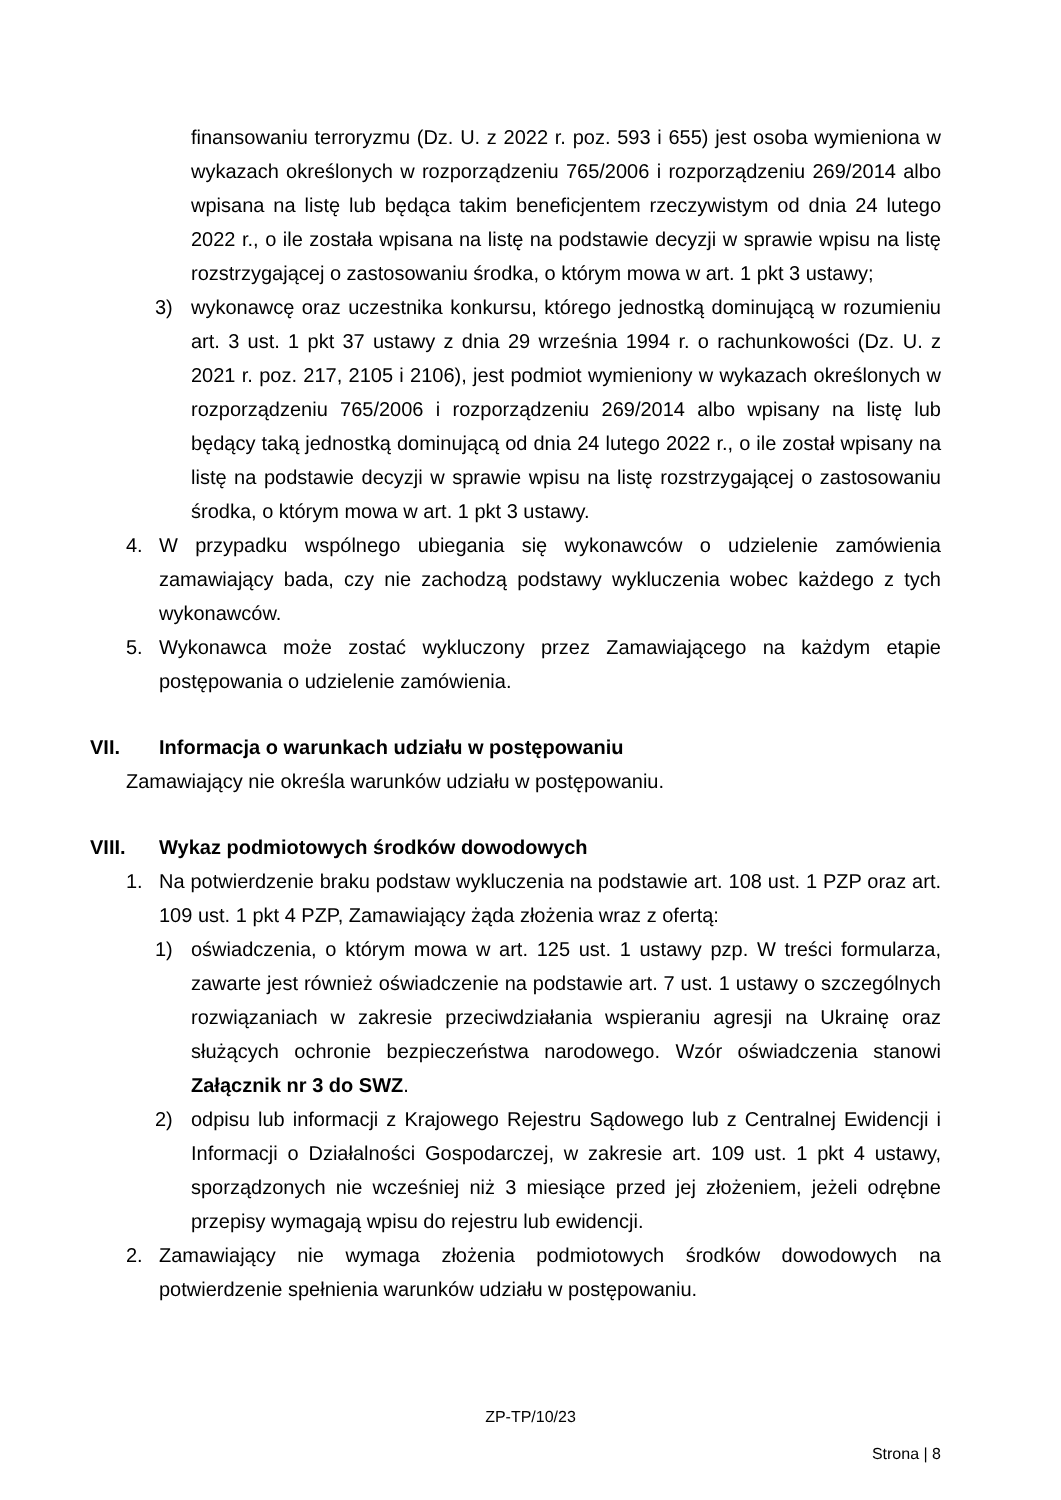finansowaniu terroryzmu (Dz. U. z 2022 r. poz. 593 i 655) jest osoba wymieniona w wykazach określonych w rozporządzeniu 765/2006 i rozporządzeniu 269/2014 albo wpisana na listę lub będąca takim beneficjentem rzeczywistym od dnia 24 lutego 2022 r., o ile została wpisana na listę na podstawie decyzji w sprawie wpisu na listę rozstrzygającej o zastosowaniu środka, o którym mowa w art. 1 pkt 3 ustawy;
3) wykonawcę oraz uczestnika konkursu, którego jednostką dominującą w rozumieniu art. 3 ust. 1 pkt 37 ustawy z dnia 29 września 1994 r. o rachunkowości (Dz. U. z 2021 r. poz. 217, 2105 i 2106), jest podmiot wymieniony w wykazach określonych w rozporządzeniu 765/2006 i rozporządzeniu 269/2014 albo wpisany na listę lub będący taką jednostką dominującą od dnia 24 lutego 2022 r., o ile został wpisany na listę na podstawie decyzji w sprawie wpisu na listę rozstrzygającej o zastosowaniu środka, o którym mowa w art. 1 pkt 3 ustawy.
4. W przypadku wspólnego ubiegania się wykonawców o udzielenie zamówienia zamawiający bada, czy nie zachodzą podstawy wykluczenia wobec każdego z tych wykonawców.
5. Wykonawca może zostać wykluczony przez Zamawiającego na każdym etapie postępowania o udzielenie zamówienia.
VII. Informacja o warunkach udziału w postępowaniu
Zamawiający nie określa warunków udziału w postępowaniu.
VIII. Wykaz podmiotowych środków dowodowych
1. Na potwierdzenie braku podstaw wykluczenia na podstawie art. 108 ust. 1 PZP oraz art. 109 ust. 1 pkt 4 PZP, Zamawiający żąda złożenia wraz z ofertą:
1) oświadczenia, o którym mowa w art. 125 ust. 1 ustawy pzp. W treści formularza, zawarte jest również oświadczenie na podstawie art. 7 ust. 1 ustawy o szczególnych rozwiązaniach w zakresie przeciwdziałania wspieraniu agresji na Ukrainę oraz służących ochronie bezpieczeństwa narodowego. Wzór oświadczenia stanowi Załącznik nr 3 do SWZ.
2) odpisu lub informacji z Krajowego Rejestru Sądowego lub z Centralnej Ewidencji i Informacji o Działalności Gospodarczej, w zakresie art. 109 ust. 1 pkt 4 ustawy, sporządzonych nie wcześniej niż 3 miesiące przed jej złożeniem, jeżeli odrębne przepisy wymagają wpisu do rejestru lub ewidencji.
2. Zamawiający nie wymaga złożenia podmiotowych środków dowodowych na potwierdzenie spełnienia warunków udziału w postępowaniu.
ZP-TP/10/23
Strona | 8